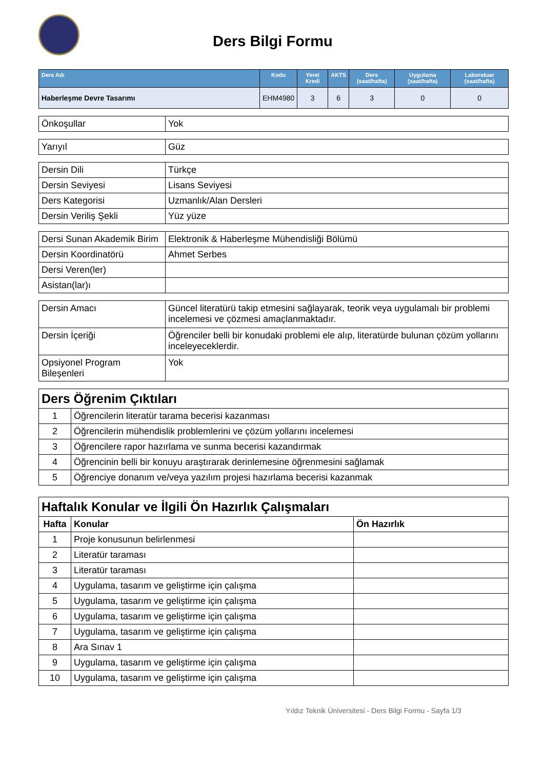Ders Bilgi Formu
| Ders Adı | Kodu | Yerel Kredi | AKTS | Ders (saat/hafta) | Uygulama (saat/hafta) | Laboratuar (saat/hafta) |
| --- | --- | --- | --- | --- | --- | --- |
| Haberleşme Devre Tasarımı | EHM4980 | 3 | 6 | 3 | 0 | 0 |
| Önkoşullar | Yok |
| Yarıyıl | Güz |
| Dersin Dili | Türkçe |
| Dersin Seviyesi | Lisans Seviyesi |
| Ders Kategorisi | Uzmanlık/Alan Dersleri |
| Dersin Veriliş Şekli | Yüz yüze |
| Dersi Sunan Akademik Birim | Elektronik & Haberleşme Mühendisliği Bölümü |
| Dersin Koordinatörü | Ahmet Serbes |
| Dersi Veren(ler) | |
| Asistan(lar)ı | |
| Dersin Amacı | Güncel literatürü takip etmesini sağlayarak, teorik veya uygulamalı bir problemi incelemesi ve çözmesi amaçlanmaktadır. |
| Dersin İçeriği | Öğrenciler belli bir konudaki problemi ele alıp, literatürde bulunan çözüm yollarını inceleyeceklerdir. |
| Opsiyonel Program Bileşenleri | Yok |
| Ders Öğrenim Çıktıları | |
| 1 | Öğrencilerin literatür tarama becerisi kazanması |
| 2 | Öğrencilerin mühendislik problemlerini ve çözüm yollarını incelemesi |
| 3 | Öğrencilere rapor hazırlama ve sunma becerisi kazandırmak |
| 4 | Öğrencinin belli bir konuyu araştırarak derinlemesine öğrenmesini sağlamak |
| 5 | Öğrenciye donanım ve/veya yazılım projesi hazırlama becerisi kazanmak |
| Haftalık Konular ve İlgili Ön Hazırlık Çalışmaları | | |
| Hafta | Konular | Ön Hazırlık |
| 1 | Proje konusunun belirlenmesi | |
| 2 | Literatür taraması | |
| 3 | Literatür taraması | |
| 4 | Uygulama, tasarım ve geliştirme için çalışma | |
| 5 | Uygulama, tasarım ve geliştirme için çalışma | |
| 6 | Uygulama, tasarım ve geliştirme için çalışma | |
| 7 | Uygulama, tasarım ve geliştirme için çalışma | |
| 8 | Ara Sınav 1 | |
| 9 | Uygulama, tasarım ve geliştirme için çalışma | |
| 10 | Uygulama, tasarım ve geliştirme için çalışma | |
Yıldız Teknik Üniversitesi - Ders Bilgi Formu - Sayfa 1/3